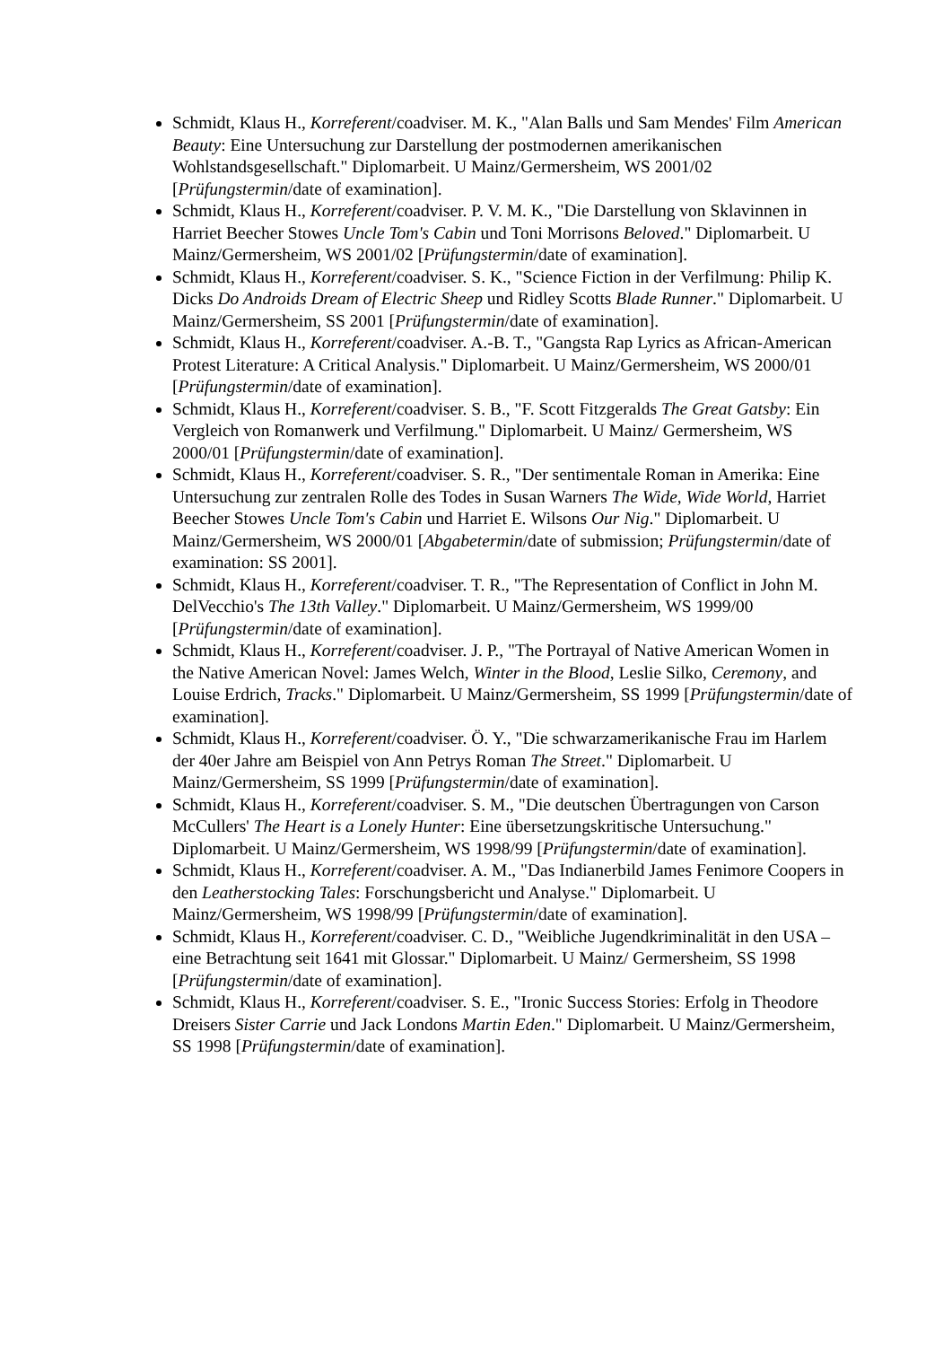Schmidt, Klaus H., Korreferent/coadviser. M. K., "Alan Balls und Sam Mendes' Film American Beauty: Eine Untersuchung zur Darstellung der postmodernen amerika­nischen Wohlstandsgesellschaft." Diplomarbeit. U Mainz/Germersheim, WS 2001/02 [Prüfungstermin/date of examination].
Schmidt, Klaus H., Korreferent/coadviser. P. V. M. K., "Die Darstellung von Sklavin­nen in Harriet Beecher Stowes Uncle Tom's Cabin und Toni Morrisons Beloved." Diplomarbeit. U Mainz/Germersheim, WS 2001/02 [Prüfungstermin/date of examination].
Schmidt, Klaus H., Korreferent/coadviser. S. K., "Science Fiction in der Verfilmung: Philip K. Dicks Do Androids Dream of Electric Sheep und Ridley Scotts Blade Runner." Diplomarbeit. U Mainz/Germersheim, SS 2001 [Prüfungstermin/date of examination].
Schmidt, Klaus H., Korreferent/coadviser. A.-B. T., "Gangsta Rap Lyrics as African-American Protest Literature: A Critical Analysis." Diplomarbeit. U Mainz/Germers­heim, WS 2000/01 [Prüfungstermin/date of examination].
Schmidt, Klaus H., Korreferent/coadviser. S. B., "F. Scott Fitzgeralds The Great Gatsby: Ein Vergleich von Romanwerk und Verfilmung." Diplomarbeit. U Mainz/ Germersheim, WS 2000/01 [Prüfungstermin/date of examination].
Schmidt, Klaus H., Korreferent/coadviser. S. R., "Der sentimentale Roman in Amerika: Eine Untersuchung zur zentralen Rolle des Todes in Susan Warners The Wide, Wide World, Harriet Beecher Stowes Uncle Tom's Cabin und Harriet E. Wilsons Our Nig." Diplomarbeit. U Mainz/Germersheim, WS 2000/01 [Abgabetermin/date of submission; Prüfungstermin/date of examination: SS 2001].
Schmidt, Klaus H., Korreferent/coadviser. T. R., "The Representation of Conflict in John M. DelVecchio's The 13th Valley." Diplomarbeit. U Mainz/Germersheim, WS 1999/00 [Prüfungstermin/date of examination].
Schmidt, Klaus H., Korreferent/coadviser. J. P., "The Portrayal of Native American Women in the Native American Novel: James Welch, Winter in the Blood, Leslie Silko, Ceremony, and Louise Erdrich, Tracks." Diplomarbeit. U Mainz/Germersheim, SS 1999 [Prüfungstermin/date of examination].
Schmidt, Klaus H., Korreferent/coadviser. Ö. Y., "Die schwarzamerikanische Frau im Harlem der 40er Jahre am Beispiel von Ann Petrys Roman The Street." Diplomarbeit. U Mainz/Germersheim, SS 1999 [Prüfungstermin/date of examination].
Schmidt, Klaus H., Korreferent/coadviser. S. M., "Die deutschen Übertragungen von Carson McCullers' The Heart is a Lonely Hunter: Eine übersetzungskritische Untersuchung." Diplomarbeit. U Mainz/Germersheim, WS 1998/99 [Prüfungs­termin/date of examination].
Schmidt, Klaus H., Korreferent/coadviser. A. M., "Das Indianerbild James Fenimore Coopers in den Leatherstocking Tales: Forschungsbericht und Analyse." Diplom­arbeit. U Mainz/Germersheim, WS 1998/99 [Prüfungstermin/date of examination].
Schmidt, Klaus H., Korreferent/coadviser. C. D., "Weibliche Jugendkriminalität in den USA – eine Betrachtung seit 1641 mit Glossar." Diplomarbeit. U Mainz/ Germersheim, SS 1998 [Prüfungstermin/date of examination].
Schmidt, Klaus H., Korreferent/coadviser. S. E., "Ironic Success Stories: Erfolg in Theodore Dreisers Sister Carrie und Jack Londons Martin Eden." Diplomarbeit. U Mainz/Germersheim, SS 1998 [Prüfungstermin/date of examination].